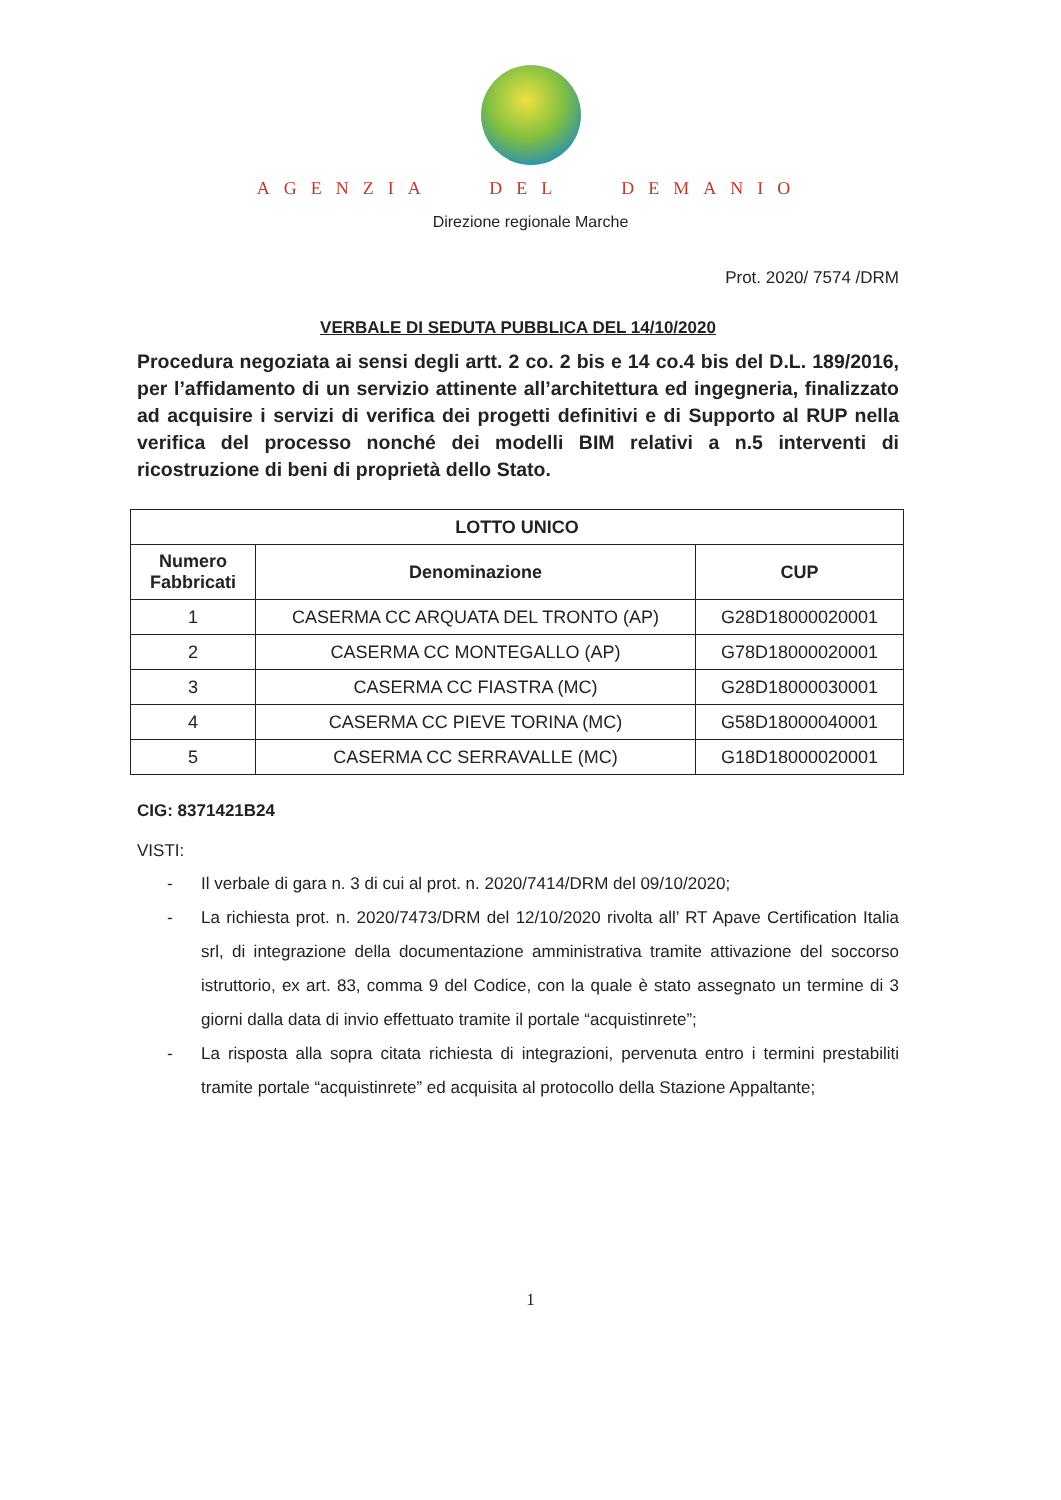AGENZIA DEL DEMANIO
Direzione regionale Marche
Prot. 2020/ 7574 /DRM
VERBALE DI SEDUTA PUBBLICA DEL 14/10/2020
Procedura negoziata ai sensi degli artt. 2 co. 2 bis e 14 co.4 bis del D.L. 189/2016, per l’affidamento di un servizio attinente all’architettura ed ingegneria, finalizzato ad acquisire i servizi di verifica dei progetti definitivi e di Supporto al RUP nella verifica del processo nonché dei modelli BIM relativi a n.5 interventi di ricostruzione di beni di proprietà dello Stato.
| LOTTO UNICO | | |
| --- | --- | --- |
| Numero Fabbricati | Denominazione | CUP |
| 1 | CASERMA CC ARQUATA DEL TRONTO (AP) | G28D18000020001 |
| 2 | CASERMA CC MONTEGALLO (AP) | G78D18000020001 |
| 3 | CASERMA CC FIASTRA (MC) | G28D18000030001 |
| 4 | CASERMA CC PIEVE TORINA (MC) | G58D18000040001 |
| 5 | CASERMA CC SERRAVALLE (MC) | G18D18000020001 |
CIG: 8371421B24
VISTI:
- Il verbale di gara n. 3 di cui al prot. n. 2020/7414/DRM del 09/10/2020;
- La richiesta prot. n. 2020/7473/DRM del 12/10/2020 rivolta all’ RT Apave Certification Italia srl, di integrazione della documentazione amministrativa tramite attivazione del soccorso istruttorio, ex art. 83, comma 9 del Codice, con la quale è stato assegnato un termine di 3 giorni dalla data di invio effettuato tramite il portale “acquistinrete”;
- La risposta alla sopra citata richiesta di integrazioni, pervenuta entro i termini prestabiliti tramite portale “acquistinrete” ed acquisita al protocollo della Stazione Appaltante;
1